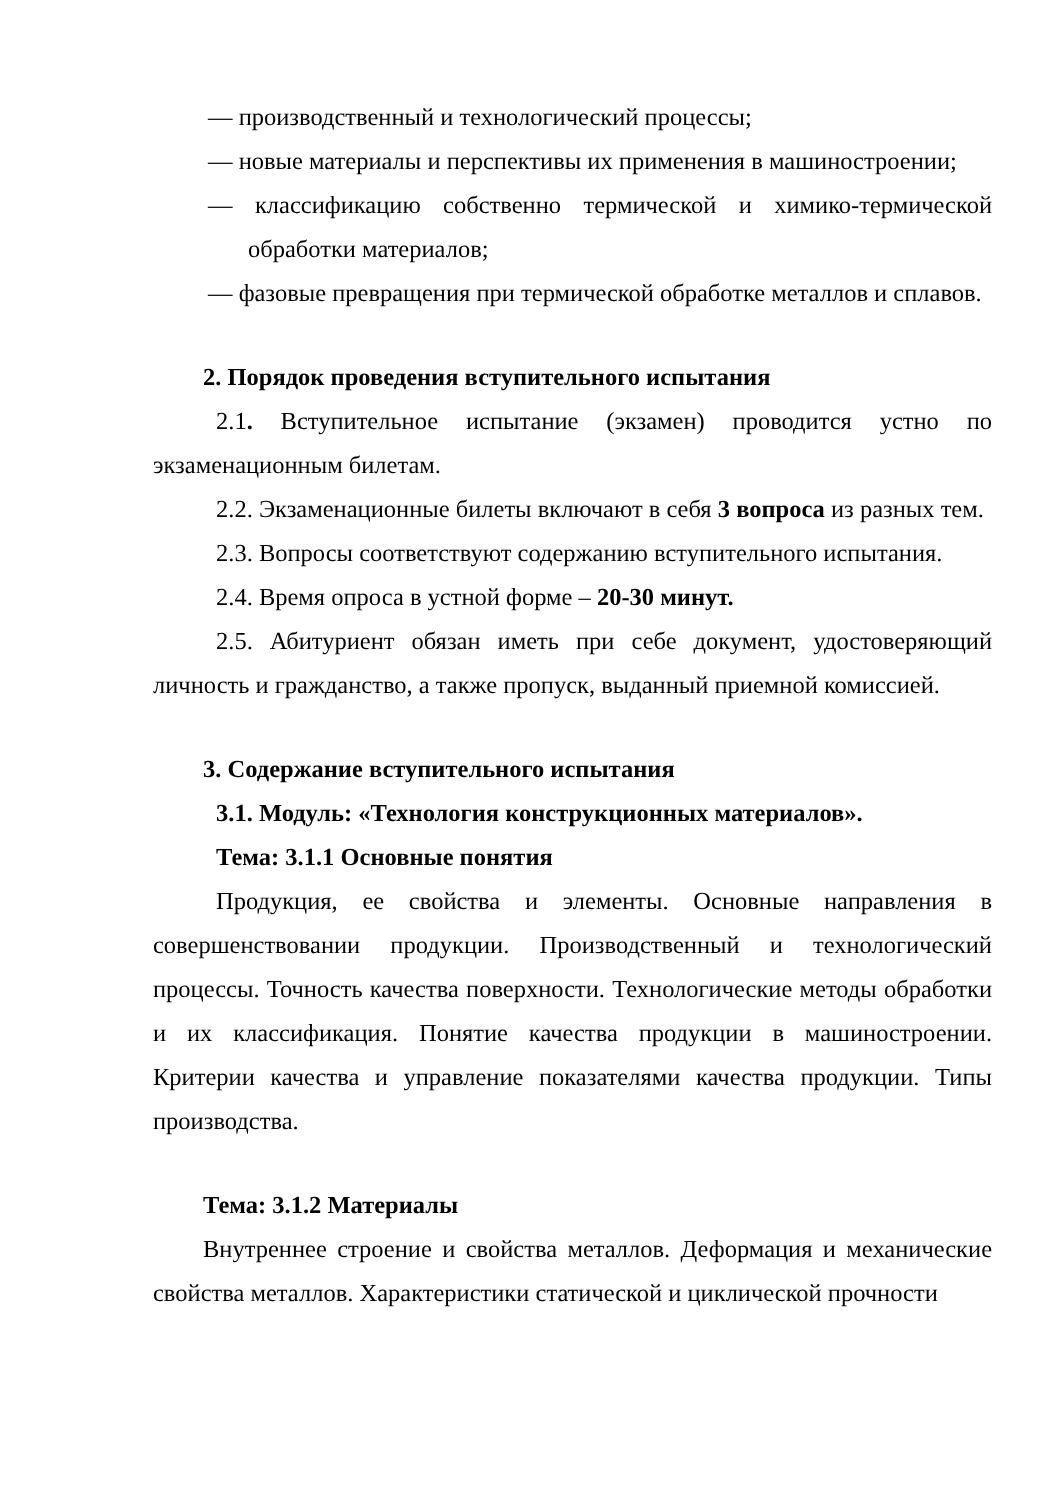— производственный и технологический процессы;
— новые материалы и перспективы их применения в машиностроении;
— классификацию собственно термической и химико-термической обработки материалов;
— фазовые превращения при термической обработке металлов и сплавов.
2. Порядок проведения вступительного испытания
2.1. Вступительное испытание (экзамен) проводится устно по экзаменационным билетам.
2.2. Экзаменационные билеты включают в себя 3 вопроса из разных тем.
2.3. Вопросы соответствуют содержанию вступительного испытания.
2.4. Время опроса в устной форме – 20-30 минут.
2.5. Абитуриент обязан иметь при себе документ, удостоверяющий личность и гражданство, а также пропуск, выданный приемной комиссией.
3. Содержание вступительного испытания
3.1. Модуль: «Технология конструкционных материалов».
Тема: 3.1.1 Основные понятия
Продукция, ее свойства и элементы. Основные направления в совершенствовании продукции. Производственный и технологический процессы. Точность качества поверхности. Технологические методы обработки и их классификация. Понятие качества продукции в машиностроении. Критерии качества и управление показателями качества продукции. Типы производства.
Тема: 3.1.2 Материалы
Внутреннее строение и свойства металлов. Деформация и механические свойства металлов. Характеристики статической и циклической прочности